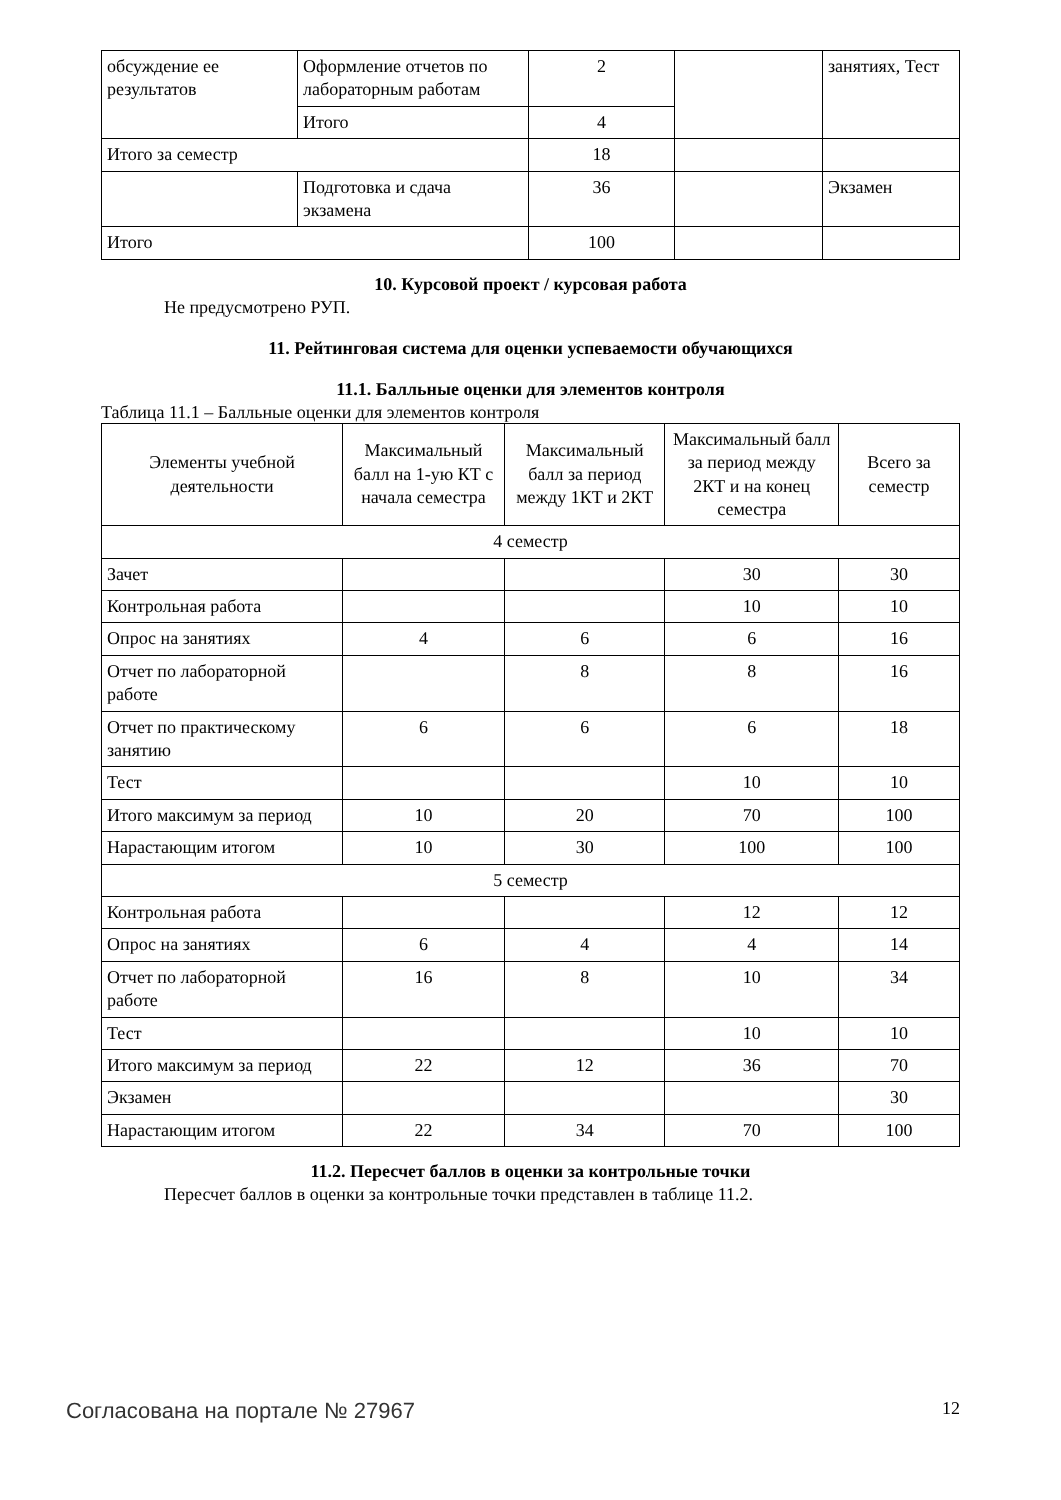| обсуждение ее результатов | Оформление отчетов по лабораторным работам | 2 | | занятиях, Тест |
| | Итого | 4 | | |
| Итого за семестр | | 18 | | |
| | Подготовка и сдача экзамена | 36 | | Экзамен |
| Итого | | 100 | | |
10. Курсовой проект / курсовая работа
Не предусмотрено РУП.
11. Рейтинговая система для оценки успеваемости обучающихся
11.1. Балльные оценки для элементов контроля
Таблица 11.1 – Балльные оценки для элементов контроля
| Элементы учебной деятельности | Максимальный балл на 1-ую КТ с начала семестра | Максимальный балл за период между 1КТ и 2КТ | Максимальный балл за период между 2КТ и на конец семестра | Всего за семестр |
| --- | --- | --- | --- | --- |
| 4 семестр | | | | |
| Зачет | | | 30 | 30 |
| Контрольная работа | | | 10 | 10 |
| Опрос на занятиях | 4 | 6 | 6 | 16 |
| Отчет по лабораторной работе | | 8 | 8 | 16 |
| Отчет по практическому занятию | 6 | 6 | 6 | 18 |
| Тест | | | 10 | 10 |
| Итого максимум за период | 10 | 20 | 70 | 100 |
| Нарастающим итогом | 10 | 30 | 100 | 100 |
| 5 семестр | | | | |
| Контрольная работа | | | 12 | 12 |
| Опрос на занятиях | 6 | 4 | 4 | 14 |
| Отчет по лабораторной работе | 16 | 8 | 10 | 34 |
| Тест | | | 10 | 10 |
| Итого максимум за период | 22 | 12 | 36 | 70 |
| Экзамен | | | | 30 |
| Нарастающим итогом | 22 | 34 | 70 | 100 |
11.2. Пересчет баллов в оценки за контрольные точки
Пересчет баллов в оценки за контрольные точки представлен в таблице 11.2.
Согласована на портале № 27967 12